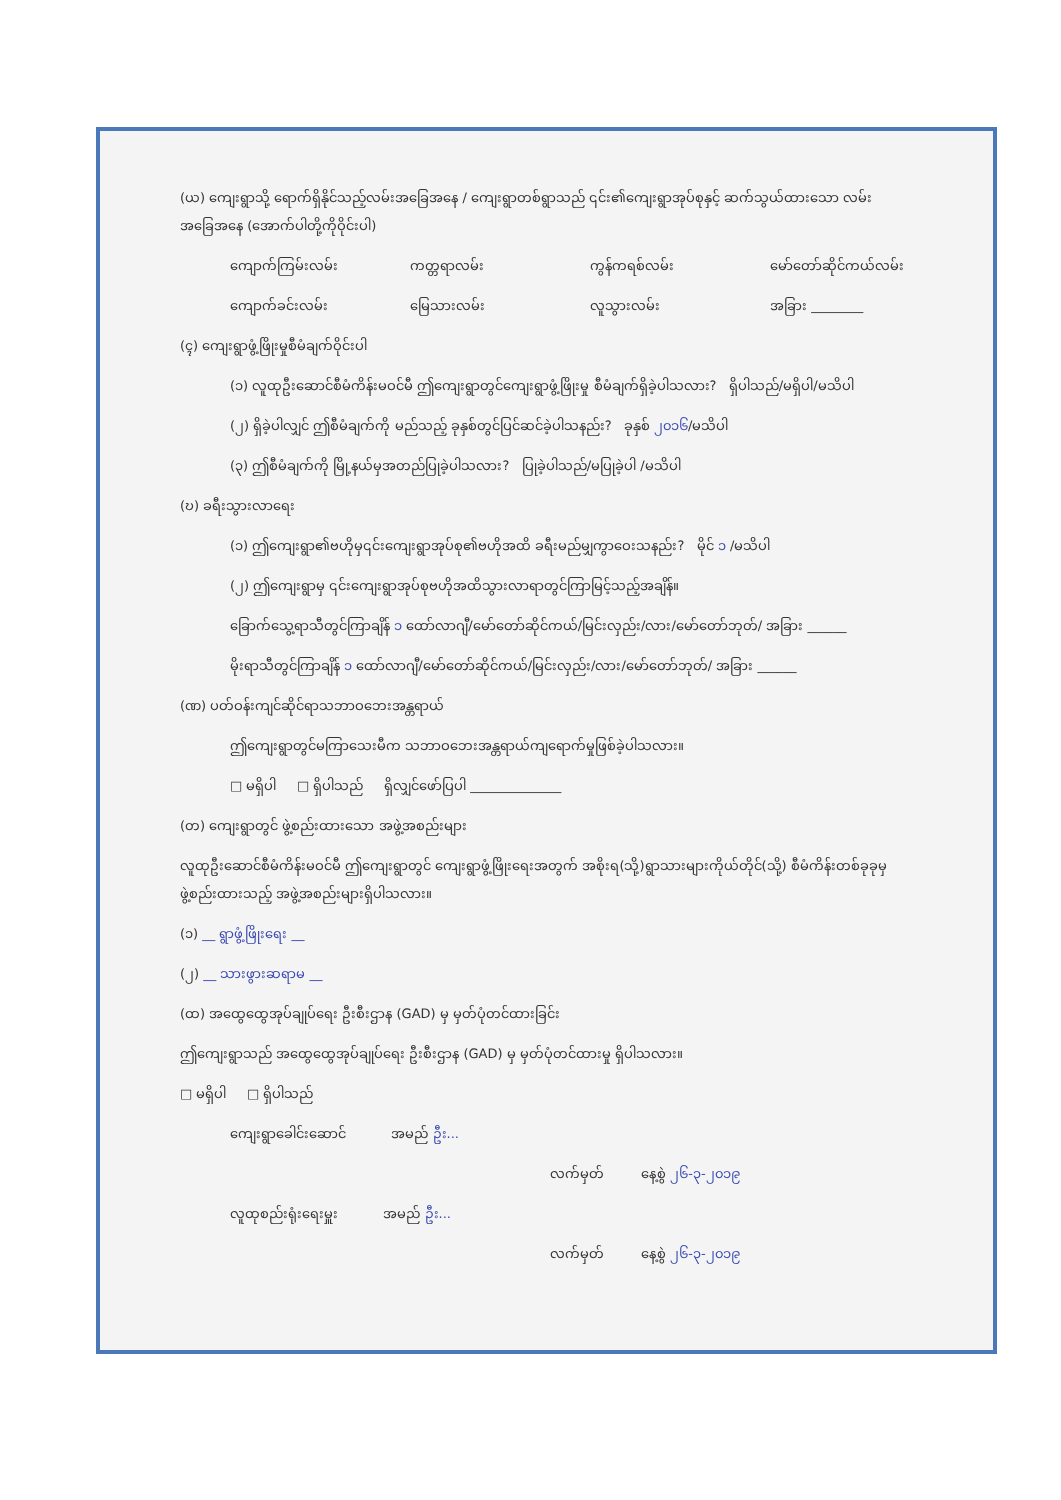(ယ) ကျေးရွာသို့ ရောက်ရှိနိုင်သည့်လမ်းအခြေအနေ / ကျေးရွာတစ်ရွာသည် ၎င်း၏ကျေးရွာအုပ်စုနှင့် ဆက်သွယ်ထားသော လမ်းအခြေအနေ (အောက်ပါတို့ကိုဝိုင်းပါ)
ကျောက်ကြမ်းလမ်း ကတ္တရာလမ်း ကွန်ကရစ်လမ်း မော်တော်ဆိုင်ကယ်လမ်း
ကျောက်ခင်းလမ်း မြေသားလမ်း လူသွားလမ်း အခြား ________
(ၚ) ကျေးရွာဖွံ့ဖြိုးမှုစီမံချက်ဝိုင်းပါ
(၁) လူထုဦးဆောင်စီမံကိန်းမဝင်မီ ဤကျေးရွာတွင်ကျေးရွာဖွံ့ဖြိုးမှု စီမံချက်ရှိခဲ့ပါသလား? ရှိပါသည်/မရှိပါ/မသိပါ
(၂) ရှိခဲ့ပါလျှင် ဤစီမံချက်ကို မည်သည့် ခုနှစ်တွင်ပြင်ဆင်ခဲ့ပါသနည်း? ခုနှစ် ၂၀၁၆/မသိပါ
(၃) ဤစီမံချက်ကို မြို့နယ်မှအတည်ပြုခဲ့ပါသလား? ပြုခဲ့ပါသည်/မပြုခဲ့ပါ /မသိပါ
(ဎ) ခရီးသွားလာရေး
(၁) ဤကျေးရွာ၏ဗဟိုမှ၎င်းကျေးရွာအုပ်စု၏ဗဟိုအထိ ခရီးမည်မျှကွာဝေးသနည်း? မိုင် ၁ /မသိပါ
(၂) ဤကျေးရွာမှ ၎င်းကျေးရွာအုပ်စုဗဟိုအထိသွားလာရာတွင်ကြာမြင့်သည့်အချိန်။
ခြောက်သွေ့ရာသီတွင်ကြာချိန် ၁ ထော်လာဂျီ/မော်တော်ဆိုင်ကယ်/မြင်းလှည်း/လား/မော်တော်ဘုတ်/ အခြား ______
မိုးရာသီတွင်ကြာချိန် ၁ ထော်လာဂျီ/မော်တော်ဆိုင်ကယ်/မြင်းလှည်း/လား/မော်တော်ဘုတ်/ အခြား ______
(ဏ) ပတ်ဝန်းကျင်ဆိုင်ရာသဘာဝဘေးအန္တရာယ်
ဤကျေးရွာတွင်မကြာသေးမီက သဘာဝဘေးအန္တရာယ်ကျရောက်မှုဖြစ်ခဲ့ပါသလား။
□ မရှိပါ □ ရှိပါသည် ရှိလျှင်ဖော်ပြပါ ______________
(တ) ကျေးရွာတွင် ဖွဲ့စည်းထားသော အဖွဲ့အစည်းများ
လူထုဦးဆောင်စီမံကိန်းမဝင်မီ ဤကျေးရွာတွင် ကျေးရွာဖွံ့ဖြိုးရေးအတွက် အစိုးရ(သို့)ရွာသားများကိုယ်တိုင်(သို့) စီမံကိန်းတစ်ခုခုမှ ဖွဲ့စည်းထားသည့် အဖွဲ့အစည်းများရှိပါသလား။
(၁) __ ရွာဖွံ့ဖြိုးရေး __
(၂) __ သားဖွားဆရာမ __
(ထ) အထွေထွေအုပ်ချုပ်ရေး ဦးစီးဌာန (GAD) မှ မှတ်ပုံတင်ထားခြင်း
ဤကျေးရွာသည် အထွေထွေအုပ်ချုပ်ရေး ဦးစီးဌာန (GAD) မှ မှတ်ပုံတင်ထားမှု ရှိပါသလား။
□ မရှိပါ □ ရှိပါသည်
ကျေးရွာခေါင်းဆောင် အမည် ဦး...
လက်မှတ် နေ့စွဲ ၂၆-၃-၂၀၁၉
လူထုစည်းရုံးရေးမှူး အမည် ဦး...
လက်မှတ် နေ့စွဲ ၂၆-၃-၂၀၁၉